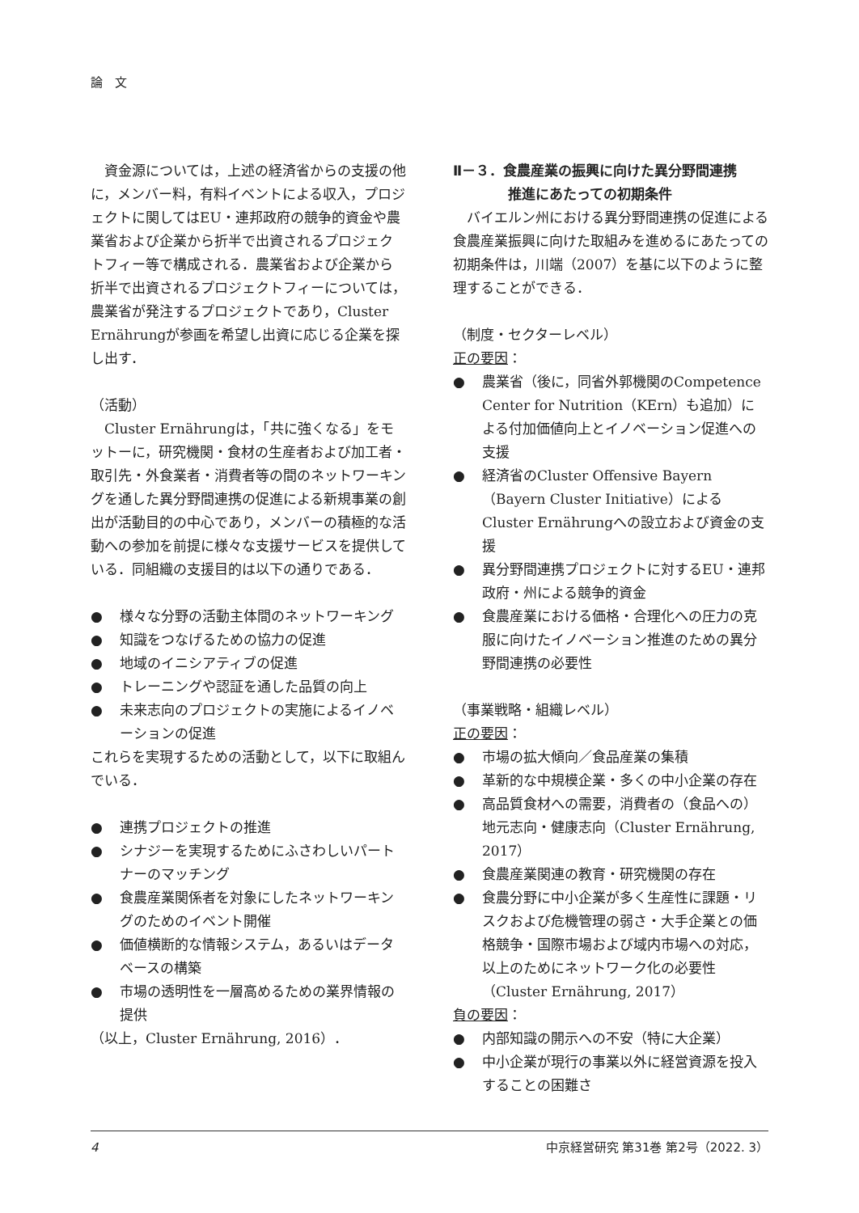論　文
資金源については，上述の経済省からの支援の他に，メンバー料，有料イベントによる収入，プロジェクトに関してはEU・連邦政府の競争的資金や農業省および企業から折半で出資されるプロジェクトフィー等で構成される．農業省および企業から折半で出資されるプロジェクトフィーについては，農業省が発注するプロジェクトであり，Cluster Ernährungが参画を希望し出資に応じる企業を探し出す．
（活動）
Cluster Ernährungは，「共に強くなる」をモットーに，研究機関・食材の生産者および加工者・取引先・外食業者・消費者等の間のネットワーキングを通した異分野間連携の促進による新規事業の創出が活動目的の中心であり，メンバーの積極的な活動への参加を前提に様々な支援サービスを提供している．同組織の支援目的は以下の通りである．
● 様々な分野の活動主体間のネットワーキング
● 知識をつなげるための協力の促進
● 地域のイニシアティブの促進
● トレーニングや認証を通した品質の向上
● 未来志向のプロジェクトの実施によるイノベーションの促進
これらを実現するための活動として，以下に取組んでいる．
● 連携プロジェクトの推進
● シナジーを実現するためにふさわしいパートナーのマッチング
● 食農産業関係者を対象にしたネットワーキングのためのイベント開催
● 価値横断的な情報システム，あるいはデータベースの構築
● 市場の透明性を一層高めるための業界情報の提供
（以上，Cluster Ernährung, 2016）．
Ⅱ－３．食農産業の振興に向けた異分野間連携
　　　　推進にあたっての初期条件
バイエルン州における異分野間連携の促進による食農産業振興に向けた取組みを進めるにあたっての初期条件は，川端（2007）を基に以下のように整理することができる．
（制度・セクターレベル）
正の要因：
● 農業省（後に，同省外郭機関のCompetence Center for Nutrition（KErn）も追加）による付加価値向上とイノベーション促進への支援
● 経済省のCluster Offensive Bayern（Bayern Cluster Initiative）によるCluster Ernährungへの設立および資金の支援
● 異分野間連携プロジェクトに対するEU・連邦政府・州による競争的資金
● 食農産業における価格・合理化への圧力の克服に向けたイノベーション推進のための異分野間連携の必要性
（事業戦略・組織レベル）
正の要因：
● 市場の拡大傾向／食品産業の集積
● 革新的な中規模企業・多くの中小企業の存在
● 高品質食材への需要，消費者の（食品への）地元志向・健康志向（Cluster Ernährung, 2017）
● 食農産業関連の教育・研究機関の存在
● 食農分野に中小企業が多く生産性に課題・リスクおよび危機管理の弱さ・大手企業との価格競争・国際市場および域内市場への対応，以上のためにネットワーク化の必要性（Cluster Ernährung, 2017）
負の要因：
● 内部知識の開示への不安（特に大企業）
● 中小企業が現行の事業以外に経営資源を投入することの困難さ
4 中京経営研究 第31巻 第2号（2022. 3）